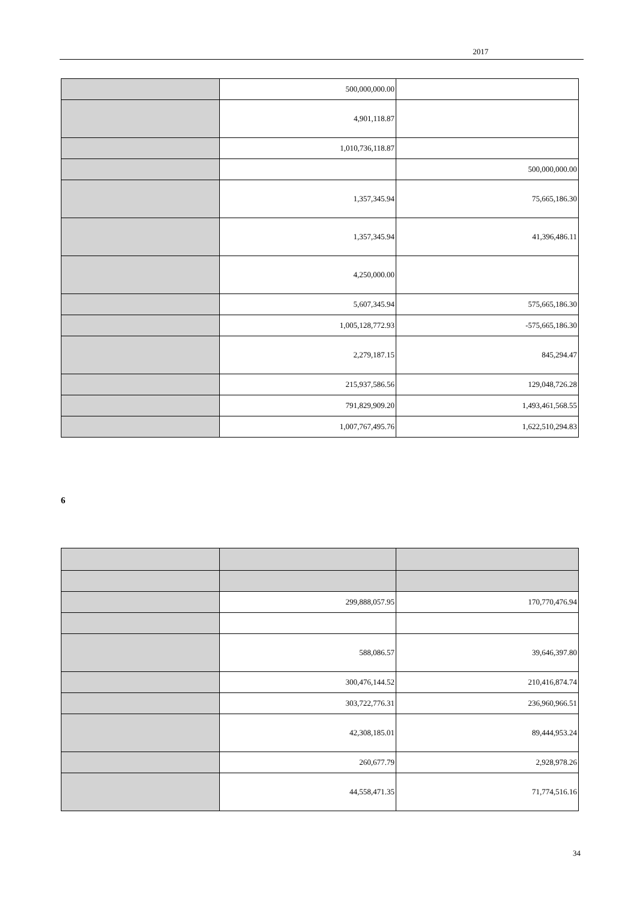2017
| | 500,000,000.00 | |
| | 4,901,118.87 | |
| | 1,010,736,118.87 | |
| | | 500,000,000.00 |
| | 1,357,345.94 | 75,665,186.30 |
| | 1,357,345.94 | 41,396,486.11 |
| | 4,250,000.00 | |
| | 5,607,345.94 | 575,665,186.30 |
| | 1,005,128,772.93 | -575,665,186.30 |
| | 2,279,187.15 | 845,294.47 |
| | 215,937,586.56 | 129,048,726.28 |
| | 791,829,909.20 | 1,493,461,568.55 |
| | 1,007,767,495.76 | 1,622,510,294.83 |
6
| | 299,888,057.95 | 170,770,476.94 |
| | 588,086.57 | 39,646,397.80 |
| | 300,476,144.52 | 210,416,874.74 |
| | 303,722,776.31 | 236,960,966.51 |
| | 42,308,185.01 | 89,444,953.24 |
| | 260,677.79 | 2,928,978.26 |
| | 44,558,471.35 | 71,774,516.16 |
34